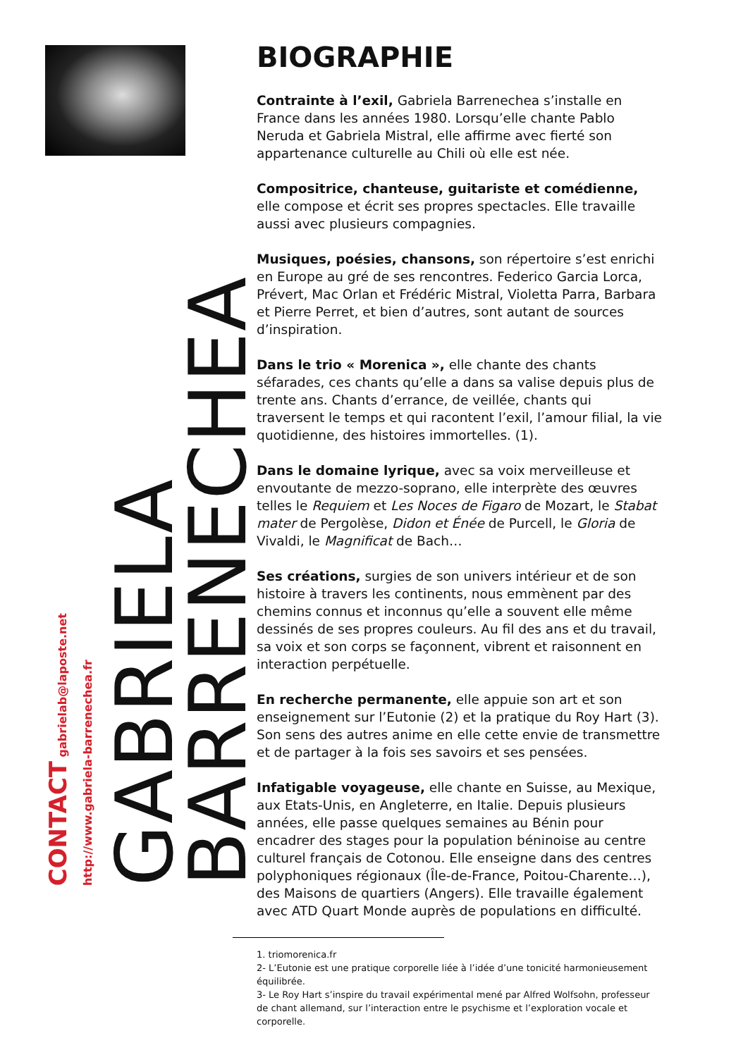GABRIELA
BARRENECHEA
CONTACT gabrielab@laposte.net
http://www.gabriela-barrenechea.fr
BIOGRAPHIE
Contrainte à l’exil, Gabriela Barrenechea s’installe en France dans les années 1980. Lorsqu’elle chante Pablo Neruda et Gabriela Mistral, elle affirme avec fierté son appartenance culturelle au Chili où elle est née.
Compositrice, chanteuse, guitariste et comédienne, elle compose et écrit ses propres spectacles. Elle travaille aussi avec plusieurs compagnies.
Musiques, poésies, chansons, son répertoire s’est enrichi en Europe au gré de ses rencontres. Federico Garcia Lorca, Prévert, Mac Orlan et Frédéric Mistral, Violetta Parra, Barbara et Pierre Perret, et bien d’autres, sont autant de sources d’inspiration.
Dans le trio « Morenica », elle chante des chants séfarades, ces chants qu’elle a dans sa valise depuis plus de trente ans. Chants d’errance, de veillée, chants qui traversent le temps et qui racontent l’exil, l’amour filial, la vie quotidienne, des histoires immortelles. (1).
Dans le domaine lyrique, avec sa voix merveilleuse et envoutante de mezzo-soprano, elle interprète des œuvres telles le Requiem et Les Noces de Figaro de Mozart, le Stabat mater de Pergolèse, Didon et Énée de Purcell, le Gloria de Vivaldi, le Magnificat de Bach…
Ses créations, surgies de son univers intérieur et de son histoire à travers les continents, nous emmènent par des chemins connus et inconnus qu’elle a souvent elle même dessinés de ses propres couleurs. Au fil des ans et du travail, sa voix et son corps se façonnent, vibrent et raisonnent en interaction perpétuelle.
En recherche permanente, elle appuie son art et son enseignement sur l’Eutonie (2) et la pratique du Roy Hart (3). Son sens des autres anime en elle cette envie de transmettre et de partager à la fois ses savoirs et ses pensées.
Infatigable voyageuse, elle chante en Suisse, au Mexique, aux Etats-Unis, en Angleterre, en Italie. Depuis plusieurs années, elle passe quelques semaines au Bénin pour encadrer des stages pour la population béninoise au centre culturel français de Cotonou. Elle enseigne dans des centres polyphoniques régionaux (Île-de-France, Poitou-Charente…), des Maisons de quartiers (Angers). Elle travaille également avec ATD Quart Monde auprès de populations en difficulté.
1. triomorenica.fr
2- L’Eutonie est une pratique corporelle liée à l’idée d’une tonicité harmonieusement équilibrée.
3- Le Roy Hart s’inspire du travail expérimental mené par Alfred Wolfsohn, professeur de chant allemand, sur l’interaction entre le psychisme et l’exploration vocale et corporelle.